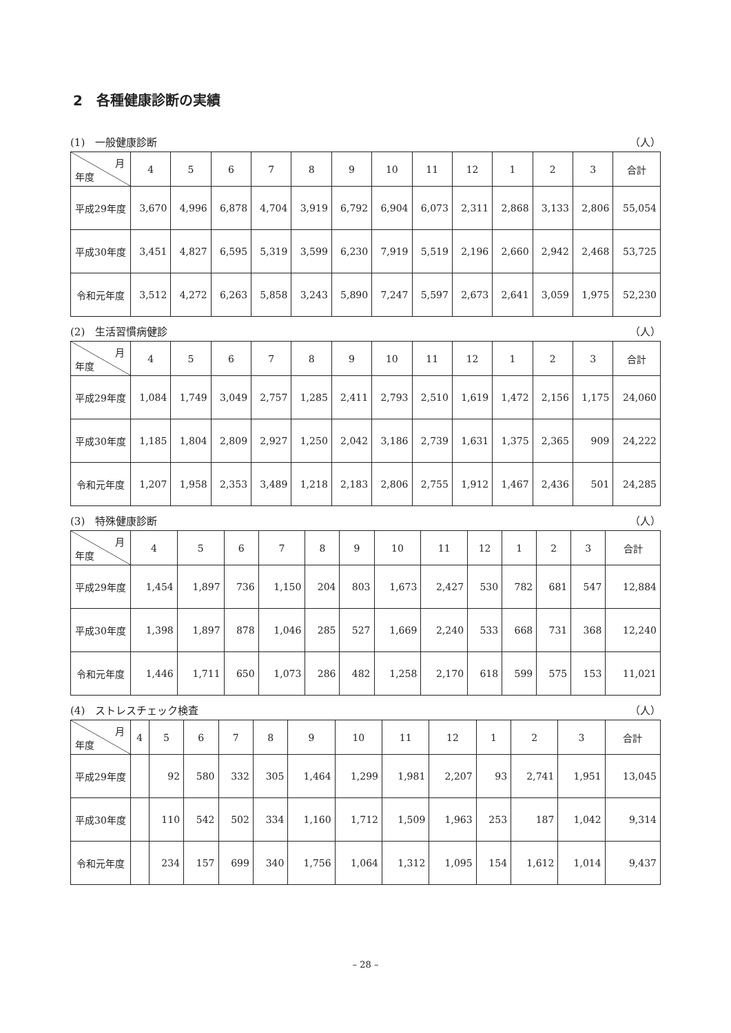2　各種健康診断の実績
(1)　一般健康診断 （人）
| 月 年度 | 4 | 5 | 6 | 7 | 8 | 9 | 10 | 11 | 12 | 1 | 2 | 3 | 合計 |
| --- | --- | --- | --- | --- | --- | --- | --- | --- | --- | --- | --- | --- | --- |
| 平成29年度 | 3,670 | 4,996 | 6,878 | 4,704 | 3,919 | 6,792 | 6,904 | 6,073 | 2,311 | 2,868 | 3,133 | 2,806 | 55,054 |
| 平成30年度 | 3,451 | 4,827 | 6,595 | 5,319 | 3,599 | 6,230 | 7,919 | 5,519 | 2,196 | 2,660 | 2,942 | 2,468 | 53,725 |
| 令和元年度 | 3,512 | 4,272 | 6,263 | 5,858 | 3,243 | 5,890 | 7,247 | 5,597 | 2,673 | 2,641 | 3,059 | 1,975 | 52,230 |
(2)　生活習慣病健診 （人）
| 月 年度 | 4 | 5 | 6 | 7 | 8 | 9 | 10 | 11 | 12 | 1 | 2 | 3 | 合計 |
| --- | --- | --- | --- | --- | --- | --- | --- | --- | --- | --- | --- | --- | --- |
| 平成29年度 | 1,084 | 1,749 | 3,049 | 2,757 | 1,285 | 2,411 | 2,793 | 2,510 | 1,619 | 1,472 | 2,156 | 1,175 | 24,060 |
| 平成30年度 | 1,185 | 1,804 | 2,809 | 2,927 | 1,250 | 2,042 | 3,186 | 2,739 | 1,631 | 1,375 | 2,365 | 909 | 24,222 |
| 令和元年度 | 1,207 | 1,958 | 2,353 | 3,489 | 1,218 | 2,183 | 2,806 | 2,755 | 1,912 | 1,467 | 2,436 | 501 | 24,285 |
(3)　特殊健康診断 （人）
| 月 年度 | 4 | 5 | 6 | 7 | 8 | 9 | 10 | 11 | 12 | 1 | 2 | 3 | 合計 |
| --- | --- | --- | --- | --- | --- | --- | --- | --- | --- | --- | --- | --- | --- |
| 平成29年度 | 1,454 | 1,897 | 736 | 1,150 | 204 | 803 | 1,673 | 2,427 | 530 | 782 | 681 | 547 | 12,884 |
| 平成30年度 | 1,398 | 1,897 | 878 | 1,046 | 285 | 527 | 1,669 | 2,240 | 533 | 668 | 731 | 368 | 12,240 |
| 令和元年度 | 1,446 | 1,711 | 650 | 1,073 | 286 | 482 | 1,258 | 2,170 | 618 | 599 | 575 | 153 | 11,021 |
(4)　ストレスチェック検査 （人）
| 月 年度 | 4 | 5 | 6 | 7 | 8 | 9 | 10 | 11 | 12 | 1 | 2 | 3 | 合計 |
| --- | --- | --- | --- | --- | --- | --- | --- | --- | --- | --- | --- | --- | --- |
| 平成29年度 | | 92 | 580 | 332 | 305 | 1,464 | 1,299 | 1,981 | 2,207 | 93 | 2,741 | 1,951 | 13,045 |
| 平成30年度 | | 110 | 542 | 502 | 334 | 1,160 | 1,712 | 1,509 | 1,963 | 253 | 187 | 1,042 | 9,314 |
| 令和元年度 | | 234 | 157 | 699 | 340 | 1,756 | 1,064 | 1,312 | 1,095 | 154 | 1,612 | 1,014 | 9,437 |
– 28 –